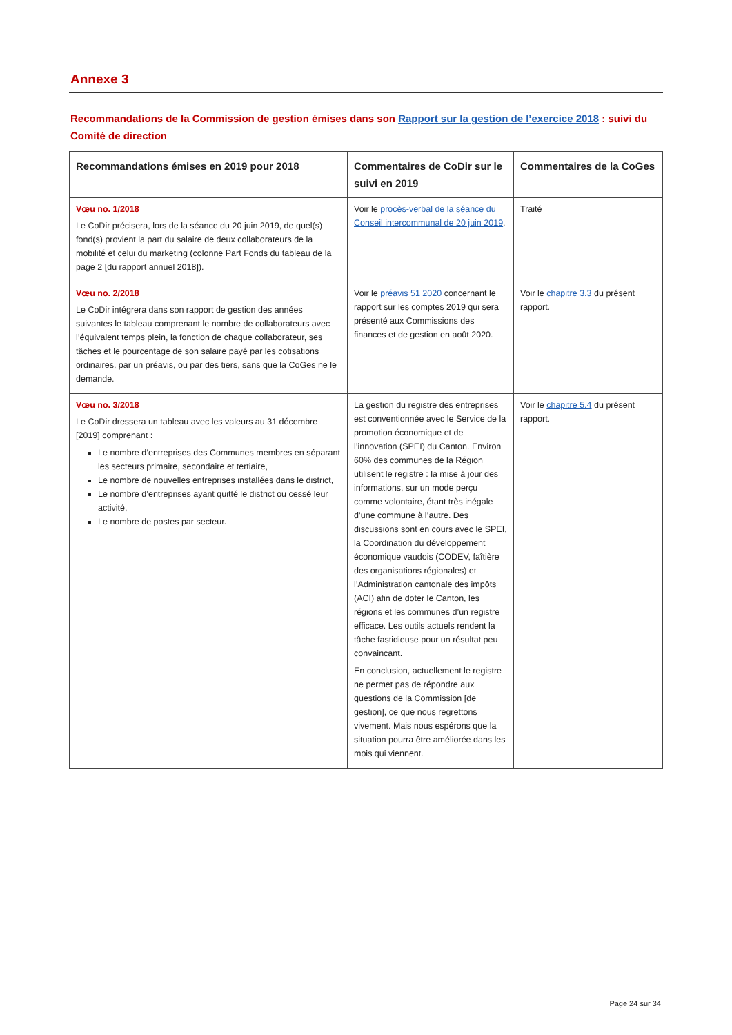Annexe 3
Recommandations de la Commission de gestion émises dans son Rapport sur la gestion de l’exercice 2018 : suivi du Comité de direction
| Recommandations émises en 2019 pour 2018 | Commentaires de CoDir sur le suivi en 2019 | Commentaires de la CoGes |
| --- | --- | --- |
| Vœu no. 1/2018 Le CoDir précisera, lors de la séance du 20 juin 2019, de quel(s) fond(s) provient la part du salaire de deux collaborateurs de la mobilité et celui du marketing (colonne Part Fonds du tableau de la page 2 [du rapport annuel 2018]). | Voir le procès-verbal de la séance du Conseil intercommunal de 20 juin 2019 . | Traité |
| Vœu no. 2/2018 Le CoDir intégrera dans son rapport de gestion des années suivantes le tableau comprenant le nombre de collaborateurs avec l’équivalent temps plein, la fonction de chaque collaborateur, ses tâches et le pourcentage de son salaire payé par les cotisations ordinaires, par un préavis, ou par des tiers, sans que la CoGes ne le demande. | Voir le préavis 51 2020 concernant le rapport sur les comptes 2019 qui sera présenté aux Commissions des finances et de gestion en août 2020. | Voir le chapitre 3.3 du présent rapport. |
| Vœu no. 3/2018 Le CoDir dressera un tableau avec les valeurs au 31 décembre [2019] comprenant : Le nombre d’entreprises des Communes membres en séparant les secteurs primaire, secondaire et tertiaire, Le nombre de nouvelles entreprises installées dans le district, Le nombre d’entreprises ayant quitté le district ou cessé leur activité, Le nombre de postes par secteur. | La gestion du registre des entreprises est conventionnée avec le Service de la promotion économique et de l’innovation (SPEI) du Canton. Environ 60% des communes de la Région utilisent le registre : la mise à jour des informations, sur un mode perçu comme volontaire, étant très inégale d’une commune à l’autre. Des discussions sont en cours avec le SPEI, la Coordination du développement économique vaudois (CODEV, faîtière des organisations régionales) et l’Administration cantonale des impôts (ACI) afin de doter le Canton, les régions et les communes d’un registre efficace. Les outils actuels rendent la tâche fastidieuse pour un résultat peu convaincant. En conclusion, actuellement le registre ne permet pas de répondre aux questions de la Commission [de gestion], ce que nous regrettons vivement. Mais nous espérons que la situation pourra être améliorée dans les mois qui viennent. | Voir le chapitre 5.4 du présent rapport. |
Page 24 sur 34